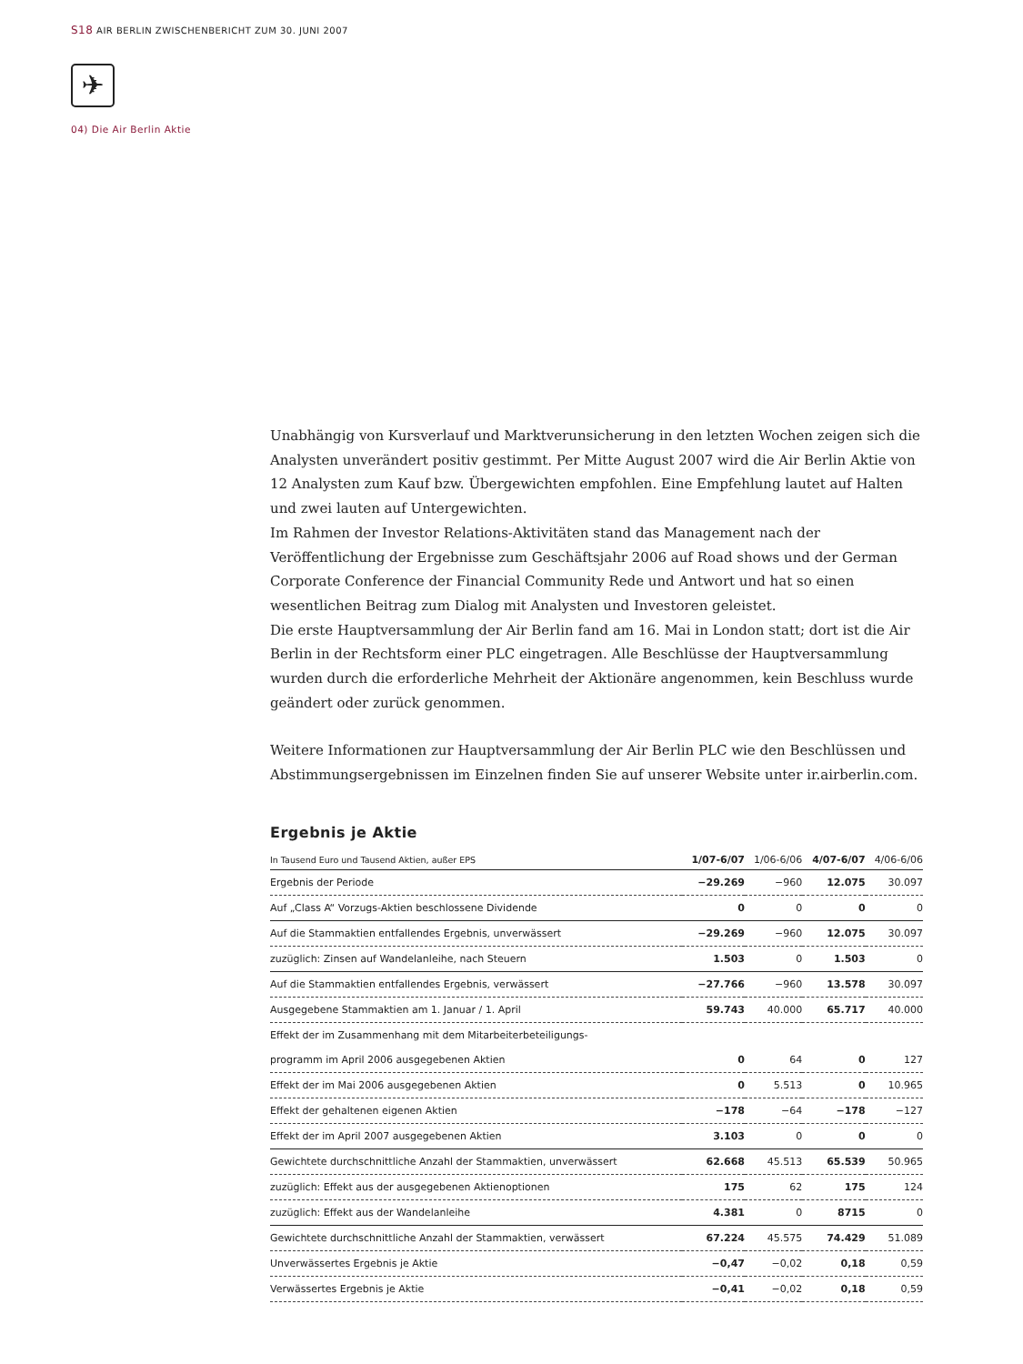S18 AIR BERLIN ZWISCHENBERICHT ZUM 30. JUNI 2007
✈
04) Die Air Berlin Aktie
Unabhängig von Kursverlauf und Marktverunsicherung in den letzten Wochen zeigen sich die Analysten unverändert positiv gestimmt. Per Mitte August 2007 wird die Air Berlin Aktie von 12 Analysten zum Kauf bzw. Übergewichten empfohlen. Eine Empfehlung lautet auf Halten und zwei lauten auf Untergewichten.
Im Rahmen der Investor Relations-Aktivitäten stand das Management nach der Veröffentlichung der Ergebnisse zum Geschäftsjahr 2006 auf Road shows und der German Corporate Conference der Financial Community Rede und Antwort und hat so einen wesentlichen Beitrag zum Dialog mit Analysten und Investoren geleistet.
Die erste Hauptversammlung der Air Berlin fand am 16. Mai in London statt; dort ist die Air Berlin in der Rechtsform einer PLC eingetragen. Alle Beschlüsse der Hauptversammlung wurden durch die erforderliche Mehrheit der Aktionäre angenommen, kein Beschluss wurde geändert oder zurück genommen.
Weitere Informationen zur Hauptversammlung der Air Berlin PLC wie den Beschlüssen und Abstimmungsergebnissen im Einzelnen finden Sie auf unserer Website unter ir.airberlin.com.
Ergebnis je Aktie
| In Tausend Euro und Tausend Aktien, außer EPS | 1/07-6/07 | 1/06-6/06 | 4/07-6/07 | 4/06-6/06 |
| --- | --- | --- | --- | --- |
| Ergebnis der Periode | −29.269 | −960 | 12.075 | 30.097 |
| Auf „Class A“ Vorzugs-Aktien beschlossene Dividende | 0 | 0 | 0 | 0 |
| Auf die Stammaktien entfallendes Ergebnis, unverwässert | −29.269 | −960 | 12.075 | 30.097 |
| zuzüglich: Zinsen auf Wandelanleihe, nach Steuern | 1.503 | 0 | 1.503 | 0 |
| Auf die Stammaktien entfallendes Ergebnis, verwässert | −27.766 | −960 | 13.578 | 30.097 |
| Ausgegebene Stammaktien am 1. Januar / 1. April | 59.743 | 40.000 | 65.717 | 40.000 |
| Effekt der im Zusammenhang mit dem Mitarbeiterbeteiligungs- | | | | |
| programm im April 2006 ausgegebenen Aktien | 0 | 64 | 0 | 127 |
| Effekt der im Mai 2006 ausgegebenen Aktien | 0 | 5.513 | 0 | 10.965 |
| Effekt der gehaltenen eigenen Aktien | −178 | −64 | −178 | −127 |
| Effekt der im April 2007 ausgegebenen Aktien | 3.103 | 0 | 0 | 0 |
| Gewichtete durchschnittliche Anzahl der Stammaktien, unverwässert | 62.668 | 45.513 | 65.539 | 50.965 |
| zuzüglich: Effekt aus der ausgegebenen Aktienoptionen | 175 | 62 | 175 | 124 |
| zuzüglich: Effekt aus der Wandelanleihe | 4.381 | 0 | 8715 | 0 |
| Gewichtete durchschnittliche Anzahl der Stammaktien, verwässert | 67.224 | 45.575 | 74.429 | 51.089 |
| Unverwässertes Ergebnis je Aktie | −0,47 | −0,02 | 0,18 | 0,59 |
| Verwässertes Ergebnis je Aktie | −0,41 | −0,02 | 0,18 | 0,59 |